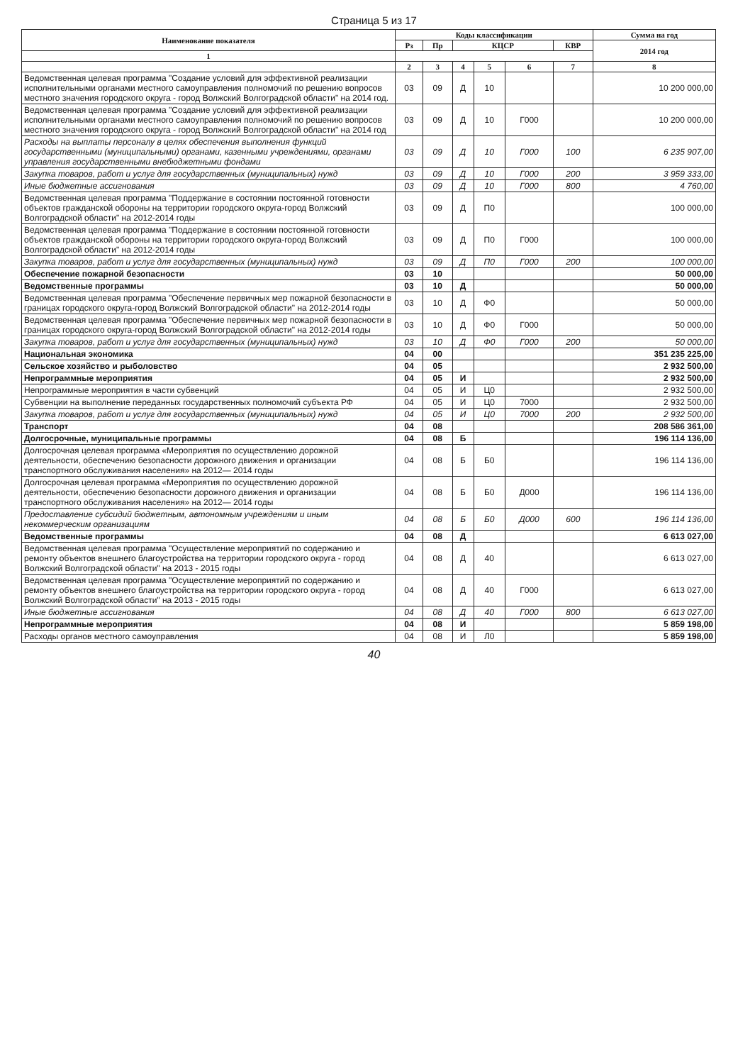Страница 5 из 17
| Наименование показателя | Коды классификации | | | | | | Сумма на год |
| --- | --- | --- | --- | --- | --- | --- | --- |
| | Рз | Пр | КЦСР | | | КВР | 2014 год |
| 1 | | | | | | | |
| | 2 | 3 | 4 | 5 | 6 | 7 | 8 |
| Ведомственная целевая программа "Создание условий для эффективной реализации исполнительными органами местного самоуправления полномочий по решению вопросов местного значения городского округа - город Волжский Волгоградской области" на 2014 год. | 03 | 09 | Д | 10 | | | 10 200 000,00 |
| Ведомственная целевая программа "Создание условий для эффективной реализации исполнительными органами местного самоуправления полномочий по решению вопросов местного значения городского округа - город Волжский Волгоградской области" на 2014 год | 03 | 09 | Д | 10 | Г000 | | 10 200 000,00 |
| Расходы на выплаты персоналу в целях обеспечения выполнения функций государственными (муниципальными) органами, казенными учреждениями, органами управления государственными внебюджетными фондами | 03 | 09 | Д | 10 | Г000 | 100 | 6 235 907,00 |
| Закупка товаров, работ и услуг для государственных (муниципальных) нужд | 03 | 09 | Д | 10 | Г000 | 200 | 3 959 333,00 |
| Иные бюджетные ассигнования | 03 | 09 | Д | 10 | Г000 | 800 | 4 760,00 |
| Ведомственная целевая программа "Поддержание в состоянии постоянной готовности объектов гражданской обороны на территории городского округа-город Волжский Волгоградской области" на 2012-2014 годы | 03 | 09 | Д | П0 | | | 100 000,00 |
| Ведомственная целевая программа "Поддержание в состоянии постоянной готовности объектов гражданской обороны на территории городского округа-город Волжский Волгоградской области" на 2012-2014 годы | 03 | 09 | Д | П0 | Г000 | | 100 000,00 |
| Закупка товаров, работ и услуг для государственных (муниципальных) нужд | 03 | 09 | Д | П0 | Г000 | 200 | 100 000,00 |
| Обеспечение пожарной безопасности | 03 | 10 | | | | | 50 000,00 |
| Ведомственные программы | 03 | 10 | Д | | | | 50 000,00 |
| Ведомственная целевая программа "Обеспечение первичных мер пожарной безопасности в границах городского округа-город Волжский Волгоградской области" на 2012-2014 годы | 03 | 10 | Д | Ф0 | | | 50 000,00 |
| Ведомственная целевая программа "Обеспечение первичных мер пожарной безопасности в границах городского округа-город Волжский Волгоградской области" на 2012-2014 годы | 03 | 10 | Д | Ф0 | Г000 | | 50 000,00 |
| Закупка товаров, работ и услуг для государственных (муниципальных) нужд | 03 | 10 | Д | Ф0 | Г000 | 200 | 50 000,00 |
| Национальная экономика | 04 | 00 | | | | | 351 235 225,00 |
| Сельское хозяйство и рыболовство | 04 | 05 | | | | | 2 932 500,00 |
| Непрограммные мероприятия | 04 | 05 | И | | | | 2 932 500,00 |
| Непрограммные мероприятия в части субвенций | 04 | 05 | И | Ц0 | | | 2 932 500,00 |
| Субвенции на выполнение переданных государственных полномочий субъекта РФ | 04 | 05 | И | Ц0 | 7000 | | 2 932 500,00 |
| Закупка товаров, работ и услуг для государственных (муниципальных) нужд | 04 | 05 | И | Ц0 | 7000 | 200 | 2 932 500,00 |
| Транспорт | 04 | 08 | | | | | 208 586 361,00 |
| Долгосрочные, муниципальные программы | 04 | 08 | Б | | | | 196 114 136,00 |
| Долгосрочная целевая программа «Мероприятия по осуществлению дорожной деятельности, обеспечению безопасности дорожного движения и организации транспортного обслуживания населения» на 2012— 2014 годы | 04 | 08 | Б | Б0 | | | 196 114 136,00 |
| Долгосрочная целевая программа «Мероприятия по осуществлению дорожной деятельности, обеспечению безопасности дорожного движения и организации транспортного обслуживания населения» на 2012— 2014 годы | 04 | 08 | Б | Б0 | Д000 | | 196 114 136,00 |
| Предоставление субсидий бюджетным, автономным учреждениям и иным некоммерческим организациям | 04 | 08 | Б | Б0 | Д000 | 600 | 196 114 136,00 |
| Ведомственные программы | 04 | 08 | Д | | | | 6 613 027,00 |
| Ведомственная целевая программа "Осуществление мероприятий по содержанию и ремонту объектов внешнего благоустройства на территории городского округа - город Волжский Волгоградской области" на 2013 - 2015 годы | 04 | 08 | Д | 40 | | | 6 613 027,00 |
| Ведомственная целевая программа "Осуществление мероприятий по содержанию и ремонту объектов внешнего благоустройства на территории городского округа - город Волжский Волгоградской области" на 2013 - 2015 годы | 04 | 08 | Д | 40 | Г000 | | 6 613 027,00 |
| Иные бюджетные ассигнования | 04 | 08 | Д | 40 | Г000 | 800 | 6 613 027,00 |
| Непрограммные мероприятия | 04 | 08 | И | | | | 5 859 198,00 |
| Расходы органов местного самоуправления | 04 | 08 | И | Л0 | | | 5 859 198,00 |
40